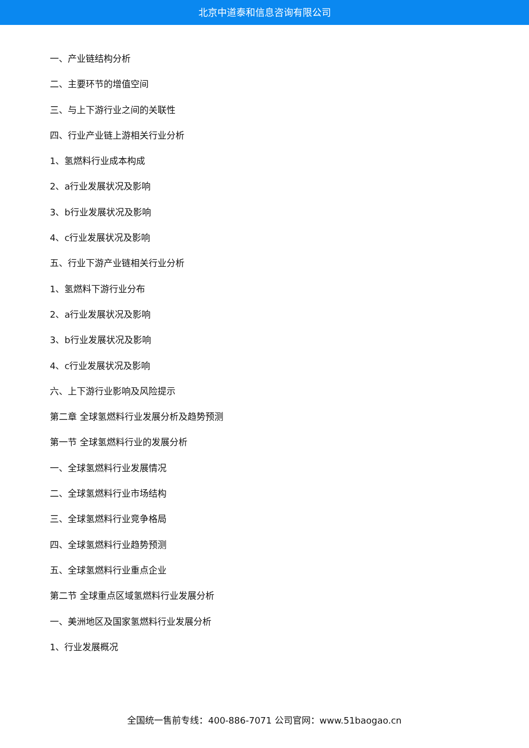北京中道泰和信息咨询有限公司
一、产业链结构分析
二、主要环节的增值空间
三、与上下游行业之间的关联性
四、行业产业链上游相关行业分析
1、氢燃料行业成本构成
2、a行业发展状况及影响
3、b行业发展状况及影响
4、c行业发展状况及影响
五、行业下游产业链相关行业分析
1、氢燃料下游行业分布
2、a行业发展状况及影响
3、b行业发展状况及影响
4、c行业发展状况及影响
六、上下游行业影响及风险提示
第二章 全球氢燃料行业发展分析及趋势预测
第一节 全球氢燃料行业的发展分析
一、全球氢燃料行业发展情况
二、全球氢燃料行业市场结构
三、全球氢燃料行业竞争格局
四、全球氢燃料行业趋势预测
五、全球氢燃料行业重点企业
第二节 全球重点区域氢燃料行业发展分析
一、美洲地区及国家氢燃料行业发展分析
1、行业发展概况
全国统一售前专线：400-886-7071 公司官网：www.51baogao.cn